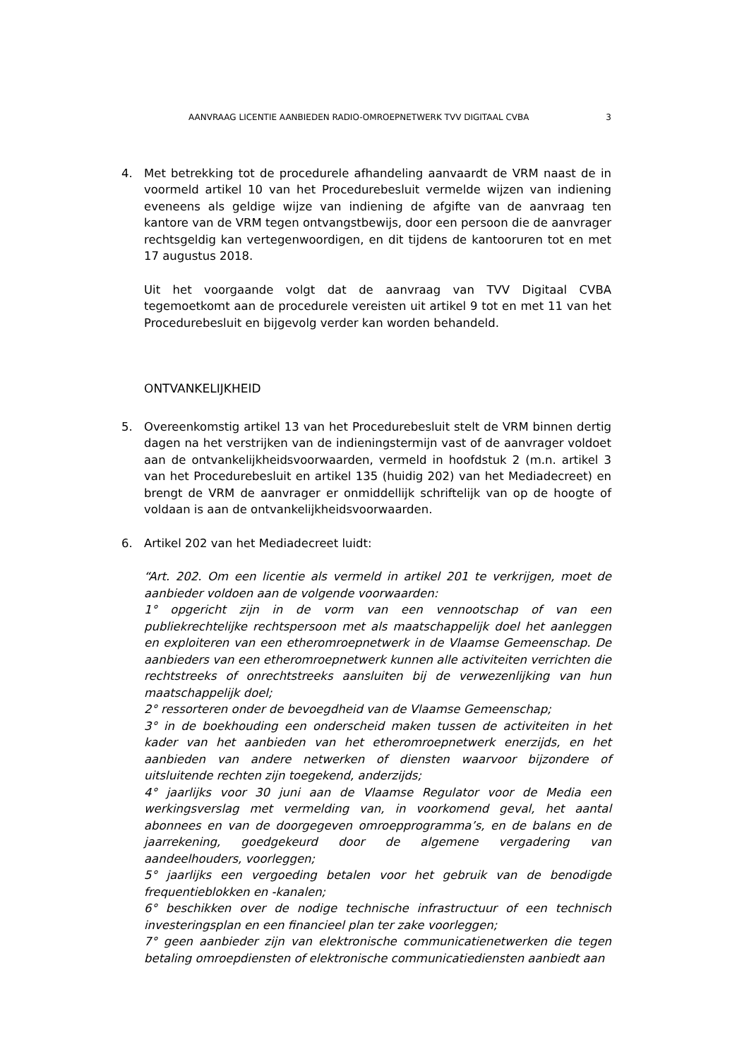AANVRAAG LICENTIE AANBIEDEN RADIO-OMROEPNETWERK TVV DIGITAAL CVBA 3
4. Met betrekking tot de procedurele afhandeling aanvaardt de VRM naast de in voormeld artikel 10 van het Procedurebesluit vermelde wijzen van indiening eveneens als geldige wijze van indiening de afgifte van de aanvraag ten kantore van de VRM tegen ontvangstbewijs, door een persoon die de aanvrager rechtsgeldig kan vertegenwoordigen, en dit tijdens de kantooruren tot en met 17 augustus 2018.
Uit het voorgaande volgt dat de aanvraag van TVV Digitaal CVBA tegemoetkomt aan de procedurele vereisten uit artikel 9 tot en met 11 van het Procedurebesluit en bijgevolg verder kan worden behandeld.
ONTVANKELIJKHEID
5. Overeenkomstig artikel 13 van het Procedurebesluit stelt de VRM binnen dertig dagen na het verstrijken van de indieningstermijn vast of de aanvrager voldoet aan de ontvankelijkheidsvoorwaarden, vermeld in hoofdstuk 2 (m.n. artikel 3 van het Procedurebesluit en artikel 135 (huidig 202) van het Mediadecreet) en brengt de VRM de aanvrager er onmiddellijk schriftelijk van op de hoogte of voldaan is aan de ontvankelijkheidsvoorwaarden.
6. Artikel 202 van het Mediadecreet luidt:
“Art. 202. Om een licentie als vermeld in artikel 201 te verkrijgen, moet de aanbieder voldoen aan de volgende voorwaarden:
1° opgericht zijn in de vorm van een vennootschap of van een publiekrechtelijke rechtspersoon met als maatschappelijk doel het aanleggen en exploiteren van een etheromroepnetwerk in de Vlaamse Gemeenschap. De aanbieders van een etheromroepnetwerk kunnen alle activiteiten verrichten die rechtstreeks of onrechtstreeks aansluiten bij de verwezenlijking van hun maatschappelijk doel;
2° ressorteren onder de bevoegdheid van de Vlaamse Gemeenschap;
3° in de boekhouding een onderscheid maken tussen de activiteiten in het kader van het aanbieden van het etheromroepnetwerk enerzijds, en het aanbieden van andere netwerken of diensten waarvoor bijzondere of uitsluitende rechten zijn toegekend, anderzijds;
4° jaarlijks voor 30 juni aan de Vlaamse Regulator voor de Media een werkingsverslag met vermelding van, in voorkomend geval, het aantal abonnees en van de doorgegeven omroepprogramma’s, en de balans en de jaarrekening, goedgekeurd door de algemene vergadering van aandeelhouders, voorleggen;
5° jaarlijks een vergoeding betalen voor het gebruik van de benodigde frequentieblokken en -kanalen;
6° beschikken over de nodige technische infrastructuur of een technisch investeringsplan en een financieel plan ter zake voorleggen;
7° geen aanbieder zijn van elektronische communicatienetwerken die tegen betaling omroepdiensten of elektronische communicatiediensten aanbiedt aan